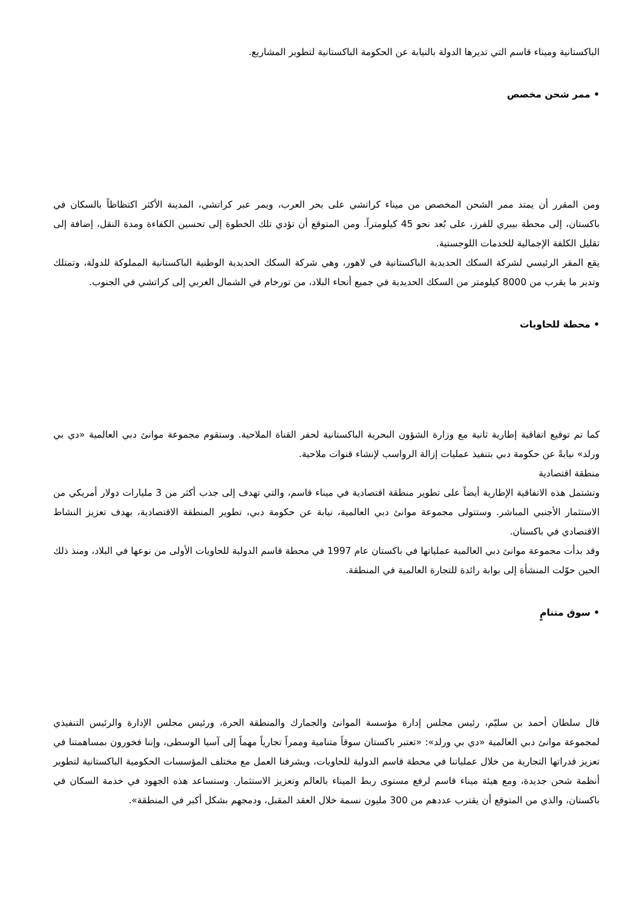الباكستانية وميناء قاسم التي تديرها الدولة بالنيابة عن الحكومة الباكستانية لتطوير المشاريع.
• ممر شحن مخصص
ومن المقرر أن يمتد ممر الشحن المخصص من ميناء كراتشي على بحر العرب، ويمر عبر كراتشي، المدينة الأكثر اكتظاظاً بالسكان في باكستان، إلى محطة بيبري للفرز، على بُعد نحو 45 كيلومتراً. ومن المتوقع أن تؤدي تلك الخطوة إلى تحسين الكفاءة ومدة النقل، إضافة إلى تقليل الكلفة الإجمالية للخدمات اللوجستية.
يقع المقر الرئيسي لشركة السكك الحديدية الباكستانية في لاهور، وهي شركة السكك الحديدية الوطنية الباكستانية المملوكة للدولة، وتمتلك وتدير ما يقرب من 8000 كيلومتر من السكك الحديدية في جميع أنحاء البلاد، من تورخام في الشمال الغربي إلى كراتشي في الجنوب.
• محطة للحاويات
كما تم توقيع اتفاقية إطارية ثانية مع وزارة الشؤون البحرية الباكستانية لحفر القناة الملاحية. وستقوم مجموعة موانئ دبي العالمية «دي بي ورلد» نيابةً عن حكومة دبي بتنفيذ عمليات إزالة الرواسب لإنشاء قنوات ملاحية.
منطقة اقتصادية
وتشتمل هذه الاتفاقية الإطارية أيضاً على تطوير منطقة اقتصادية في ميناء قاسم، والتي تهدف إلى جذب أكثر من 3 مليارات دولار أمريكي من الاستثمار الأجنبي المباشر. وستتولى مجموعة موانئ دبي العالمية، نيابة عن حكومة دبي، تطوير المنطقة الاقتصادية، بهدف تعزيز النشاط الاقتصادي في باكستان.
وقد بدأت مجموعة موانئ دبي العالمية عملياتها في باكستان عام 1997 في محطة قاسم الدولية للحاويات الأولى من نوعها في البلاد، ومنذ ذلك الحين حوّلت المنشأة إلى بوابة رائدة للتجارة العالمية في المنطقة.
• سوق متنامٍ
قال سلطان أحمد بن سليّم، رئيس مجلس إدارة مؤسسة الموانئ والجمارك والمنطقة الحرة، ورئيس مجلس الإدارة والرئيس التنفيذي لمجموعة موانئ دبي العالمية «دي بي ورلد»: «تعتبر باكستان سوقاً متنامية وممراً تجارياً مهماً إلى آسيا الوسطى، وإننا فخورون بمساهمتنا في تعزيز قدراتها التجارية من خلال عملياتنا في محطة قاسم الدولية للحاويات، ويشرفنا العمل مع مختلف المؤسسات الحكومية الباكستانية لتطوير أنظمة شحن جديدة، ومع هيئة ميناء قاسم لرفع مستوى ربط الميناء بالعالم وتعزيز الاستثمار. وستساعد هذه الجهود في خدمة السكان في باكستان، والذي من المتوقع أن يقترب عددهم من 300 مليون نسمة خلال العقد المقبل، ودمجهم بشكل أكبر في المنطقة».